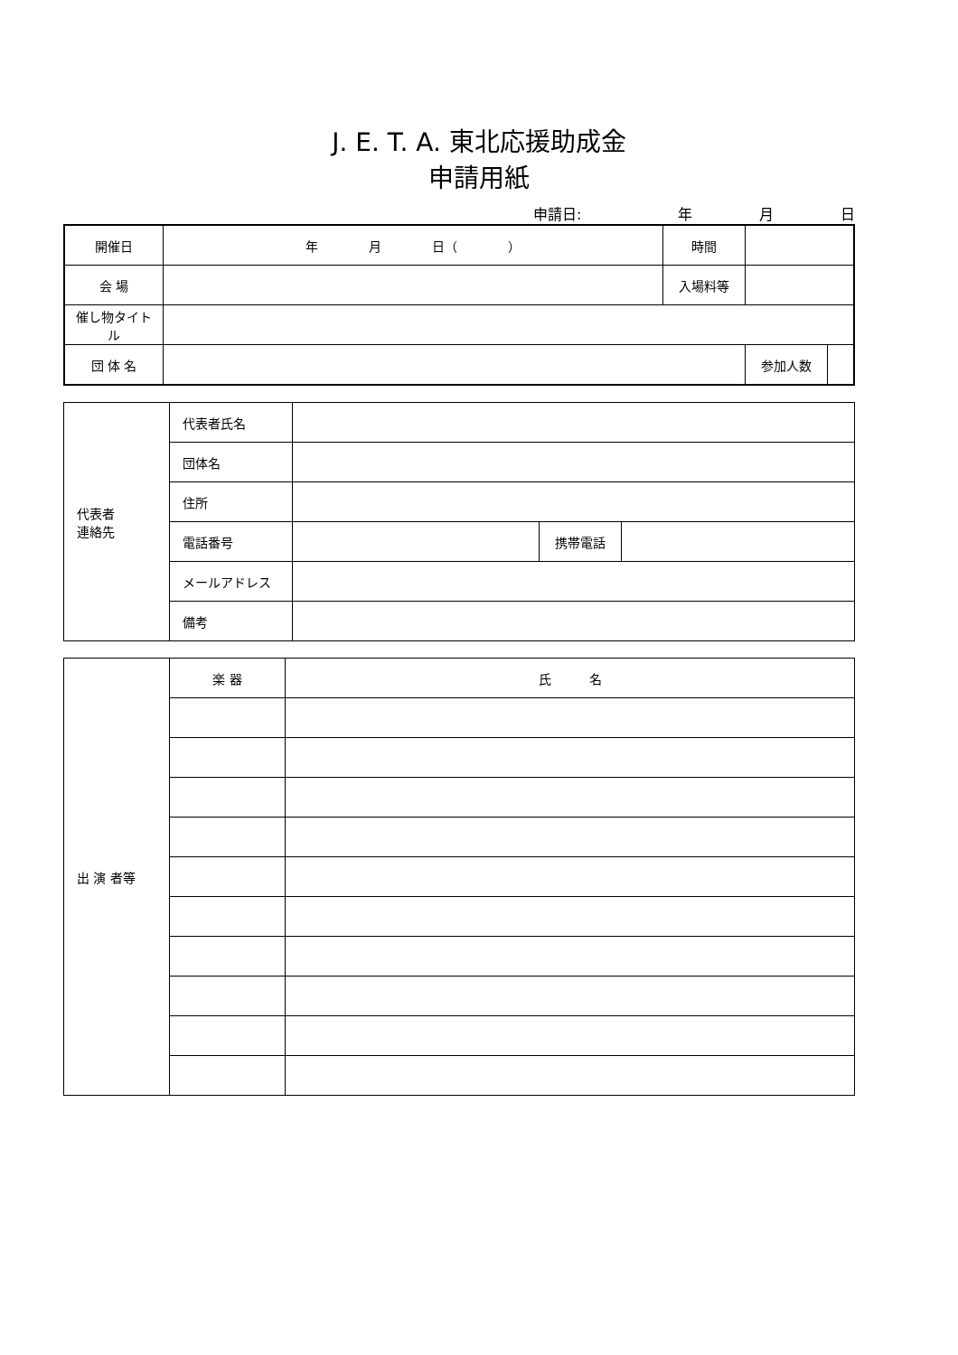J. E. T. A. 東北応援助成金
申請用紙
申請日: 年 月 日
| 開催日 | 年 月 日（ ） | 時間 | | |
| 会 場 | | 入場料等 | | |
| 催し物タイトル | | | | |
| 団 体 名 | | | 参加人数 | |
| 代表者 連絡先 | 代表者氏名 | | | |
| | 団体名 | | | |
| | 住所 | | | |
| | 電話番号 | | 携帯電話 | |
| | メールアドレス | | | |
| | 備考 | | | |
| 出 演 者等 | 楽 器 | 氏 名 |